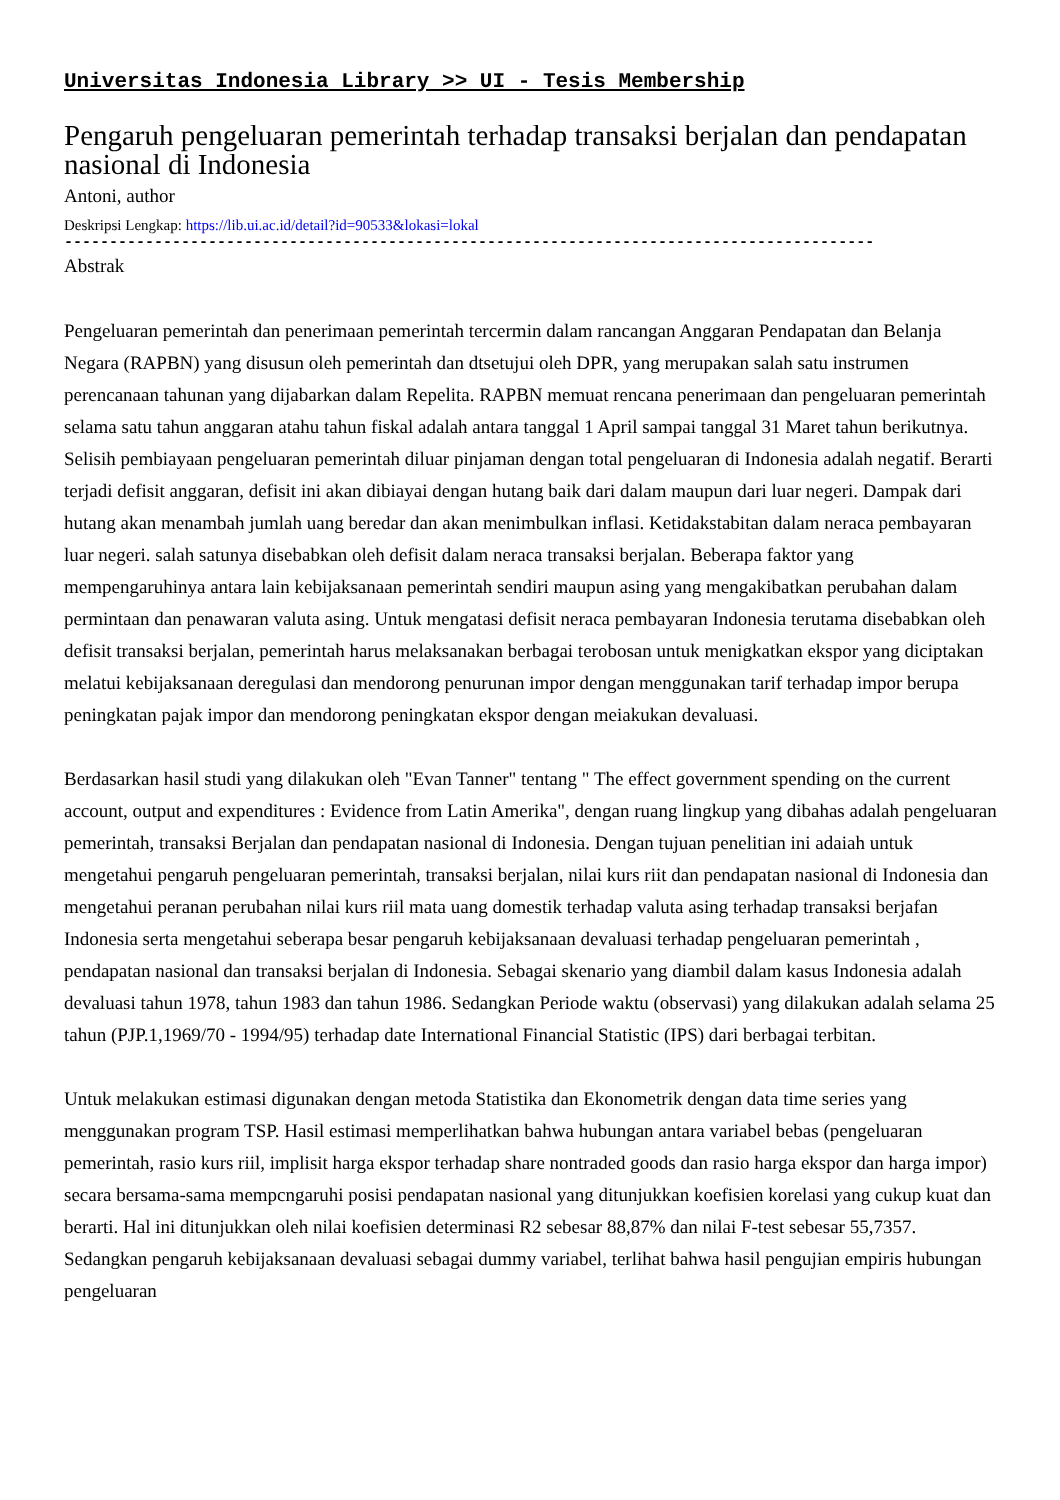Universitas Indonesia Library >> UI - Tesis Membership
Pengaruh pengeluaran pemerintah terhadap transaksi berjalan dan pendapatan nasional di Indonesia
Antoni, author
Deskripsi Lengkap: https://lib.ui.ac.id/detail?id=90533&lokasi=lokal
------------------------------------------------------------------------------------------
Abstrak
Pengeluaran pemerintah dan penerimaan pemerintah tercermin dalam rancangan Anggaran Pendapatan dan Belanja Negara (RAPBN) yang disusun oleh pemerintah dan dtsetujui oleh DPR, yang merupakan salah satu instrumen perencanaan tahunan yang dijabarkan dalam Repelita. RAPBN memuat rencana penerimaan dan pengeluaran pemerintah selama satu tahun anggaran atahu tahun fiskal adalah antara tanggal 1 April sampai tanggal 31 Maret tahun berikutnya. Selisih pembiayaan pengeluaran pemerintah diluar pinjaman dengan total pengeluaran di Indonesia adalah negatif. Berarti terjadi defisit anggaran, defisit ini akan dibiayai dengan hutang baik dari dalam maupun dari luar negeri. Dampak dari hutang akan menambah jumlah uang beredar dan akan menimbulkan inflasi. Ketidakstabitan dalam neraca pembayaran luar negeri. salah satunya disebabkan oleh defisit dalam neraca transaksi berjalan. Beberapa faktor yang mempengaruhinya antara lain kebijaksanaan pemerintah sendiri maupun asing yang mengakibatkan perubahan dalam permintaan dan penawaran valuta asing. Untuk mengatasi defisit neraca pembayaran Indonesia terutama disebabkan oleh defisit transaksi berjalan, pemerintah harus melaksanakan berbagai terobosan untuk menigkatkan ekspor yang diciptakan melatui kebijaksanaan deregulasi dan mendorong penurunan impor dengan menggunakan tarif terhadap impor berupa peningkatan pajak impor dan mendorong peningkatan ekspor dengan meiakukan devaluasi.
Berdasarkan hasil studi yang dilakukan oleh "Evan Tanner" tentang " The effect government spending on the current account, output and expenditures : Evidence from Latin Amerika", dengan ruang lingkup yang dibahas adalah pengeluaran pemerintah, transaksi Berjalan dan pendapatan nasional di Indonesia. Dengan tujuan penelitian ini adaiah untuk mengetahui pengaruh pengeluaran pemerintah, transaksi berjalan, nilai kurs riit dan pendapatan nasional di Indonesia dan mengetahui peranan perubahan nilai kurs riil mata uang domestik terhadap valuta asing terhadap transaksi berjafan Indonesia serta mengetahui seberapa besar pengaruh kebijaksanaan devaluasi terhadap pengeluaran pemerintah , pendapatan nasional dan transaksi berjalan di Indonesia. Sebagai skenario yang diambil dalam kasus Indonesia adalah devaluasi tahun 1978, tahun 1983 dan tahun 1986. Sedangkan Periode waktu (observasi) yang dilakukan adalah selama 25 tahun (PJP.1,1969/70 - 1994/95) terhadap date International Financial Statistic (IPS) dari berbagai terbitan.
Untuk melakukan estimasi digunakan dengan metoda Statistika dan Ekonometrik dengan data time series yang menggunakan program TSP. Hasil estimasi memperlihatkan bahwa hubungan antara variabel bebas (pengeluaran pemerintah, rasio kurs riil, implisit harga ekspor terhadap share nontraded goods dan rasio harga ekspor dan harga impor) secara bersama-sama mempcngaruhi posisi pendapatan nasional yang ditunjukkan koefisien korelasi yang cukup kuat dan berarti. Hal ini ditunjukkan oleh nilai koefisien determinasi R2 sebesar 88,87% dan nilai F-test sebesar 55,7357. Sedangkan pengaruh kebijaksanaan devaluasi sebagai dummy variabel, terlihat bahwa hasil pengujian empiris hubungan pengeluaran